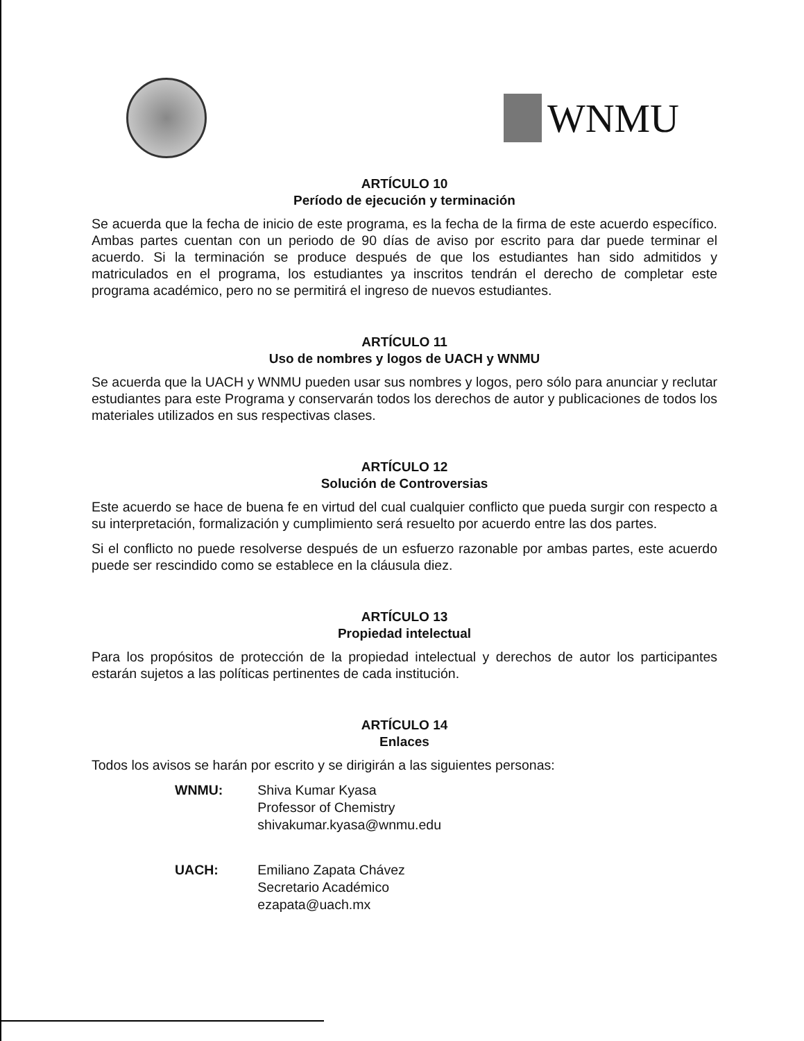WNMU
ARTÍCULO 10
Período de ejecución y terminación
Se acuerda que la fecha de inicio de este programa, es la fecha de la firma de este acuerdo específico. Ambas partes cuentan con un periodo de 90 días de aviso por escrito para dar puede terminar el acuerdo. Si la terminación se produce después de que los estudiantes han sido admitidos y matriculados en el programa, los estudiantes ya inscritos tendrán el derecho de completar este programa académico, pero no se permitirá el ingreso de nuevos estudiantes.
ARTÍCULO 11
Uso de nombres y logos de UACH y WNMU
Se acuerda que la UACH y WNMU pueden usar sus nombres y logos, pero sólo para anunciar y reclutar estudiantes para este Programa y conservarán todos los derechos de autor y publicaciones de todos los materiales utilizados en sus respectivas clases.
ARTÍCULO 12
Solución de Controversias
Este acuerdo se hace de buena fe en virtud del cual cualquier conflicto que pueda surgir con respecto a su interpretación, formalización y cumplimiento será resuelto por acuerdo entre las dos partes.
Si el conflicto no puede resolverse después de un esfuerzo razonable por ambas partes, este acuerdo puede ser rescindido como se establece en la cláusula diez.
ARTÍCULO 13
Propiedad intelectual
Para los propósitos de protección de la propiedad intelectual y derechos de autor los participantes estarán sujetos a las políticas pertinentes de cada institución.
ARTÍCULO 14
Enlaces
Todos los avisos se harán por escrito y se dirigirán a las siguientes personas:
| WNMU: | Shiva Kumar Kyasa Professor of Chemistry shivakumar.kyasa@wnmu.edu |
| UACH: | Emiliano Zapata Chávez Secretario Académico ezapata@uach.mx |